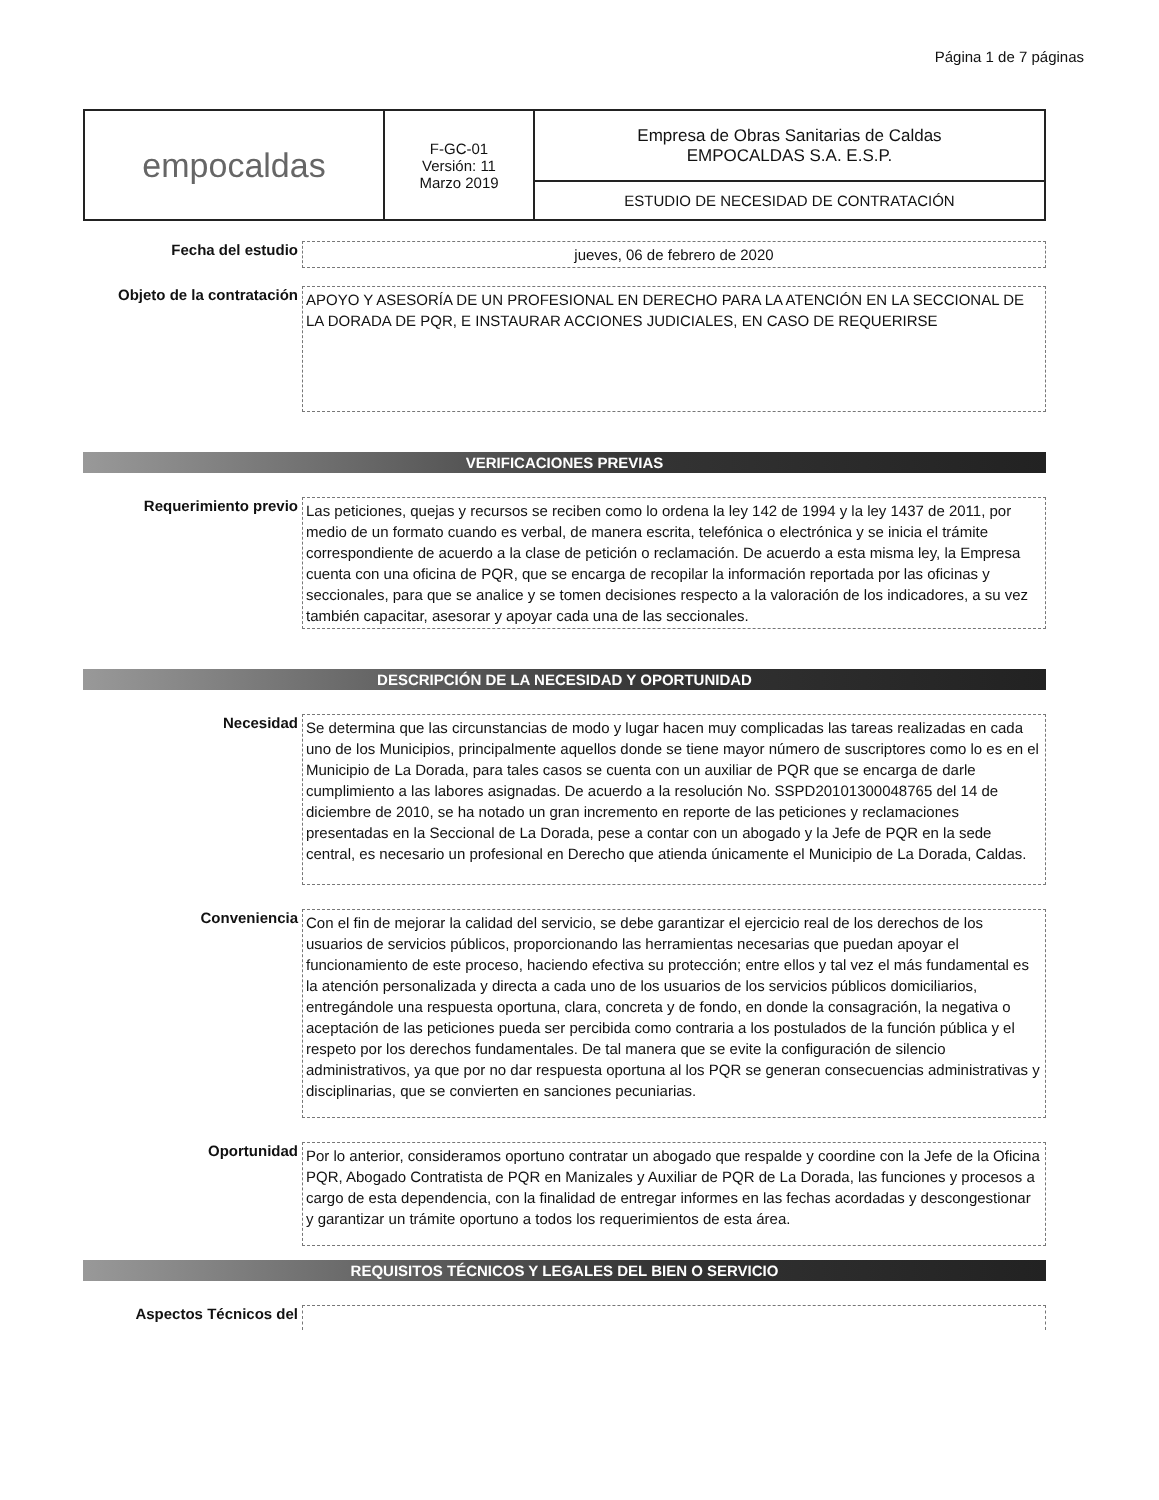Página 1 de 7 páginas
| empocaldas | F-GC-01 Versión: 11 Marzo 2019 | Empresa de Obras Sanitarias de Caldas EMPOCALDAS S.A. E.S.P. |
| | | ESTUDIO DE NECESIDAD DE CONTRATACIÓN |
Fecha del estudio
jueves, 06 de febrero de 2020
Objeto de la contratación
APOYO Y ASESORÍA DE UN PROFESIONAL EN DERECHO PARA LA ATENCIÓN EN LA SECCIONAL DE LA DORADA DE PQR, E INSTAURAR ACCIONES JUDICIALES, EN CASO DE REQUERIRSE
VERIFICACIONES PREVIAS
Requerimiento previo
Las peticiones, quejas y recursos se reciben como lo ordena la ley 142 de 1994 y la ley 1437 de 2011, por medio de un formato cuando es verbal, de manera escrita, telefónica o electrónica y se inicia el trámite correspondiente de acuerdo a la clase de petición o reclamación. De acuerdo a esta misma ley, la Empresa cuenta con una oficina de PQR, que se encarga de recopilar la información reportada por las oficinas y seccionales, para que se analice y se tomen decisiones respecto a la valoración de los indicadores, a su vez también capacitar, asesorar y apoyar cada una de las seccionales.
DESCRIPCIÓN DE LA NECESIDAD Y OPORTUNIDAD
Necesidad
Se determina que las circunstancias de modo y lugar hacen muy complicadas las tareas realizadas en cada uno de los Municipios, principalmente aquellos donde se tiene mayor número de suscriptores como lo es en el Municipio de La Dorada, para tales casos se cuenta con un auxiliar de PQR que se encarga de darle cumplimiento a las labores asignadas. De acuerdo a la resolución No. SSPD20101300048765 del 14 de diciembre de 2010, se ha notado un gran incremento en reporte de las peticiones y reclamaciones presentadas en la Seccional de La Dorada, pese a contar con un abogado y la Jefe de PQR en la sede central, es necesario un profesional en Derecho que atienda únicamente el Municipio de La Dorada, Caldas.
Conveniencia
Con el fin de mejorar la calidad del servicio, se debe garantizar el ejercicio real de los derechos de los usuarios de servicios públicos, proporcionando las herramientas necesarias que puedan apoyar el funcionamiento de este proceso, haciendo efectiva su protección; entre ellos y tal vez el más fundamental es la atención personalizada y directa a cada uno de los usuarios de los servicios públicos domiciliarios, entregándole una respuesta oportuna, clara, concreta y de fondo, en donde la consagración, la negativa o aceptación de las peticiones pueda ser percibida como contraria a los postulados de la función pública y el respeto por los derechos fundamentales. De tal manera que se evite la configuración de silencio administrativos, ya que por no dar respuesta oportuna al los PQR se generan consecuencias administrativas y disciplinarias, que se convierten en sanciones pecuniarias.
Oportunidad
Por lo anterior, consideramos oportuno contratar un abogado que respalde y coordine con la Jefe de la Oficina PQR, Abogado Contratista de PQR en Manizales y Auxiliar de PQR de La Dorada, las funciones y procesos a cargo de esta dependencia, con la finalidad de entregar informes en las fechas acordadas y descongestionar y garantizar un trámite oportuno a todos los requerimientos de esta área.
REQUISITOS TÉCNICOS Y LEGALES DEL BIEN O SERVICIO
Aspectos Técnicos del